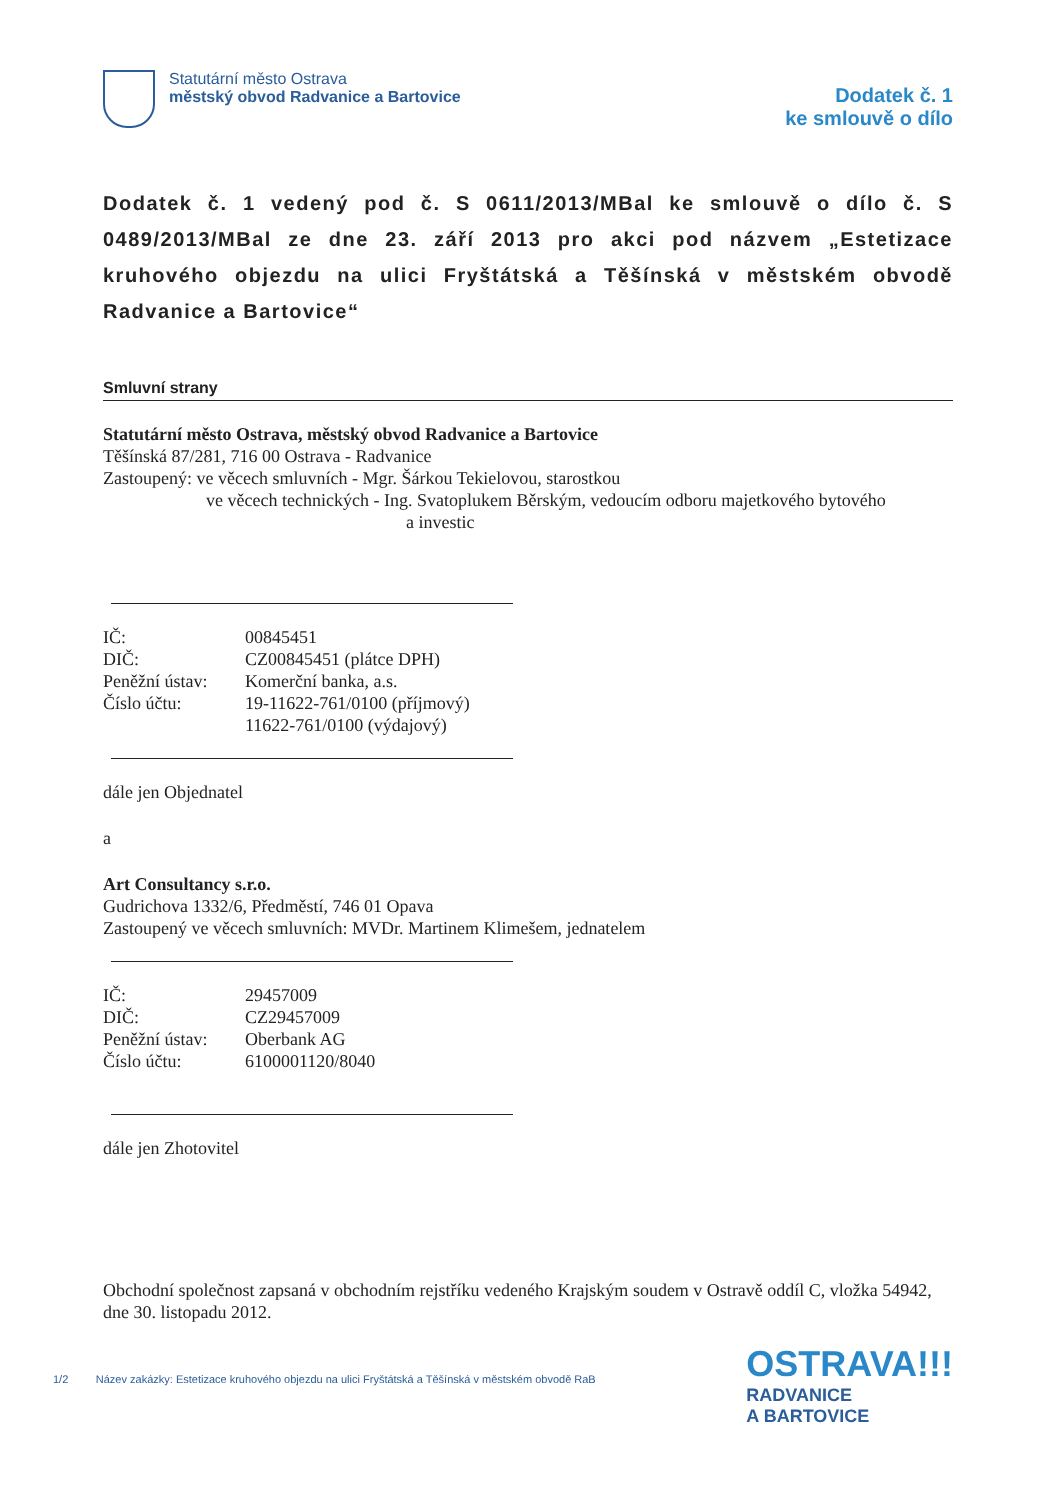Statutární město Ostrava
městský obvod Radvanice a Bartovice
Dodatek č. 1
ke smlouvě o dílo
Dodatek č. 1 vedený pod č. S 0611/2013/MBal ke smlouvě o dílo č. S 0489/2013/MBal ze dne 23. září 2013 pro akci pod názvem „Estetizace kruhového objezdu na ulici Fryštátská a Těšínská v městském obvodě Radvanice a Bartovice“
Smluvní strany
Statutární město Ostrava, městský obvod Radvanice a Bartovice
Těšínská 87/281, 716 00 Ostrava - Radvanice
Zastoupený: ve věcech smluvních - Mgr. Šárkou Tekielovou, starostkou
ve věcech technických - Ing. Svatoplukem Běrským, vedoucím odboru majetkového bytového
a investic
| IČ: | 00845451 |
| DIČ: | CZ00845451 (plátce DPH) |
| Peněžní ústav: | Komerční banka, a.s. |
| Číslo účtu: | 19-11622-761/0100 (příjmový) 11622-761/0100 (výdajový) |
dále jen Objednatel
a
Art Consultancy s.r.o.
Gudrichova 1332/6, Předměstí, 746 01 Opava
Zastoupený ve věcech smluvních: MVDr. Martinem Klimešem, jednatelem
| IČ: | 29457009 |
| DIČ: | CZ29457009 |
| Peněžní ústav: | Oberbank AG |
| Číslo účtu: | 6100001120/8040 |
dále jen Zhotovitel
Obchodní společnost zapsaná v obchodním rejstříku vedeného Krajským soudem v Ostravě oddíl C, vložka 54942, dne 30. listopadu 2012.
1/2 Název zakázky: Estetizace kruhového objezdu na ulici Fryštátská a Těšínská v městském obvodě RaB
OSTRAVA!!!
RADVANICE
A BARTOVICE